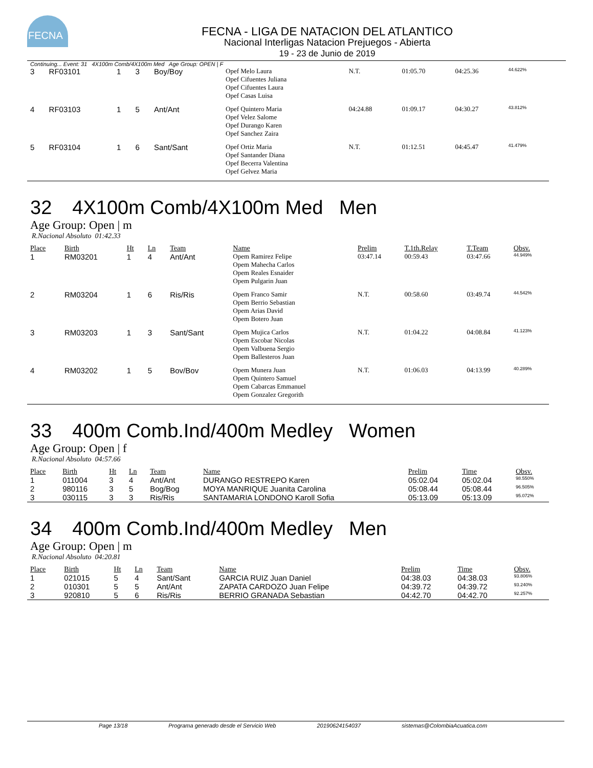FECNA
FECNA - LIGA DE NATACION DEL ATLANTICO
Nacional Interligas Natacion Prejuegos - Abierta
19 - 23 de Junio de 2019
Continuing... Event: 31 4X100m Comb/4X100m Med Age Group: OPEN | F
| 3 | RF03101 | 1 | 3 | Boy/Boy | Opef Melo Laura Opef Cifuentes Juliana Opef Cifuentes Laura Opef Casas Luisa | N.T. | 01:05.70 | 04:25.36 | 44.622% |
| 4 | RF03103 | 1 | 5 | Ant/Ant | Opef Quintero Maria Opef Velez Salome Opef Durango Karen Opef Sanchez Zaira | 04:24.88 | 01:09.17 | 04:30.27 | 43.812% |
| 5 | RF03104 | 1 | 6 | Sant/Sant | Opef Ortiz Maria Opef Santander Diana Opef Becerra Valentina Opef Gelvez Maria | N.T. | 01:12.51 | 04:45.47 | 41.479% |
32 4X100m Comb/4X100m Med Men
Age Group: Open | m
R.Nacional Absoluto 01:42.33
| Place | Birth | Ht | Ln | Team | Name | Prelim | T.1th.Relay | T.Team | Obsv. |
| --- | --- | --- | --- | --- | --- | --- | --- | --- | --- |
| 1 | RM03201 | 1 | 4 | Ant/Ant | Opem Ramirez Felipe Opem Mahecha Carlos Opem Reales Esnaider Opem Pulgarin Juan | 03:47.14 | 00:59.43 | 03:47.66 | 44.949% |
| 2 | RM03204 | 1 | 6 | Ris/Ris | Opem Franco Samir Opem Berrio Sebastian Opem Arias David Opem Botero Juan | N.T. | 00:58.60 | 03:49.74 | 44.542% |
| 3 | RM03203 | 1 | 3 | Sant/Sant | Opem Mujica Carlos Opem Escobar Nicolas Opem Valbuena Sergio Opem Ballesteros Juan | N.T. | 01:04.22 | 04:08.84 | 41.123% |
| 4 | RM03202 | 1 | 5 | Bov/Bov | Opem Munera Juan Opem Quintero Samuel Opem Cabarcas Emmanuel Opem Gonzalez Gregorith | N.T. | 01:06.03 | 04:13.99 | 40.289% |
33 400m Comb.Ind/400m Medley Women
Age Group: Open | f
R.Nacional Absoluto 04:57.66
| Place | Birth | Ht | Ln | Team | Name | Prelim | Time | Obsv. |
| --- | --- | --- | --- | --- | --- | --- | --- | --- |
| 1 | 011004 | 3 | 4 | Ant/Ant | DURANGO RESTREPO Karen | 05:02.04 | 05:02.04 | 98.550% |
| 2 | 980116 | 3 | 5 | Bog/Bog | MOYA MANRIQUE Juanita Carolina | 05:08.44 | 05:08.44 | 96.505% |
| 3 | 030115 | 3 | 3 | Ris/Ris | SANTAMARIA LONDONO Karoll Sofia | 05:13.09 | 05:13.09 | 95.072% |
34 400m Comb.Ind/400m Medley Men
Age Group: Open | m
R.Nacional Absoluto 04:20.81
| Place | Birth | Ht | Ln | Team | Name | Prelim | Time | Obsv. |
| --- | --- | --- | --- | --- | --- | --- | --- | --- |
| 1 | 021015 | 5 | 4 | Sant/Sant | GARCIA RUIZ Juan Daniel | 04:38.03 | 04:38.03 | 93.806% |
| 2 | 010301 | 5 | 5 | Ant/Ant | ZAPATA CARDOZO Juan Felipe | 04:39.72 | 04:39.72 | 93.240% |
| 3 | 920810 | 5 | 6 | Ris/Ris | BERRIO GRANADA Sebastian | 04:42.70 | 04:42.70 | 92.257% |
Page 13/18 Programa generado desde el Servicio Web 20190624154037 sistemas@ColombiaAcuatica.com